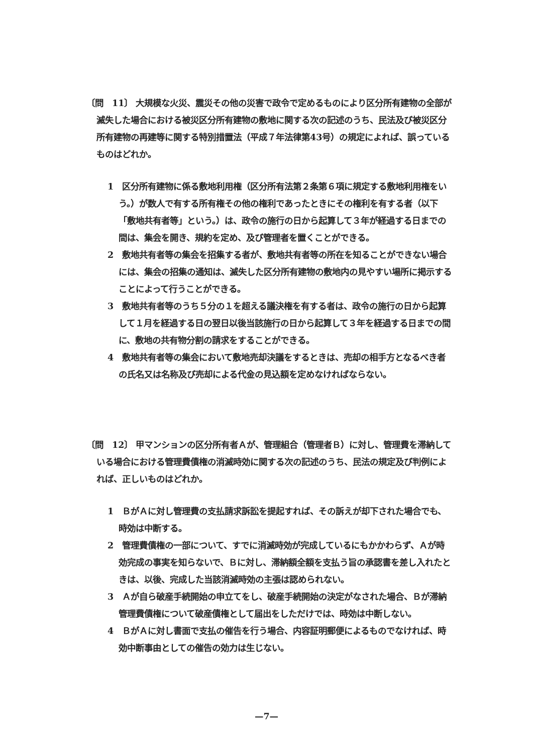〔問　11〕 大規模な火災、震災その他の災害で政令で定めるものにより区分所有建物の全部が滅失した場合における被災区分所有建物の敷地に関する次の記述のうち、民法及び被災区分所有建物の再建等に関する特別措置法（平成７年法律第43号）の規定によれば、誤っているものはどれか。
1　区分所有建物に係る敷地利用権（区分所有法第２条第６項に規定する敷地利用権をいう。）が数人で有する所有権その他の権利であったときにその権利を有する者（以下「敷地共有者等」という。）は、政令の施行の日から起算して３年が経過する日までの間は、集会を開き、規約を定め、及び管理者を置くことができる。
2　敷地共有者等の集会を招集する者が、敷地共有者等の所在を知ることができない場合には、集会の招集の通知は、滅失した区分所有建物の敷地内の見やすい場所に掲示することによって行うことができる。
3　敷地共有者等のうち５分の１を超える議決権を有する者は、政令の施行の日から起算して１月を経過する日の翌日以後当該施行の日から起算して３年を経過する日までの間に、敷地の共有物分割の請求をすることができる。
4　敷地共有者等の集会において敷地売却決議をするときは、売却の相手方となるべき者の氏名又は名称及び売却による代金の見込額を定めなければならない。
〔問　12〕 甲マンションの区分所有者Ａが、管理組合（管理者Ｂ）に対し、管理費を滞納している場合における管理費債権の消滅時効に関する次の記述のうち、民法の規定及び判例によれば、正しいものはどれか。
1　ＢがＡに対し管理費の支払請求訴訟を提起すれば、その訴えが却下された場合でも、時効は中断する。
2　管理費債権の一部について、すでに消滅時効が完成しているにもかかわらず、Ａが時効完成の事実を知らないで、Ｂに対し、滞納額全額を支払う旨の承認書を差し入れたときは、以後、完成した当該消滅時効の主張は認められない。
3　Ａが自ら破産手続開始の申立てをし、破産手続開始の決定がなされた場合、Ｂが滞納管理費債権について破産債権として届出をしただけでは、時効は中断しない。
4　ＢがＡに対し書面で支払の催告を行う場合、内容証明郵便によるものでなければ、時効中断事由としての催告の効力は生じない。
—7—